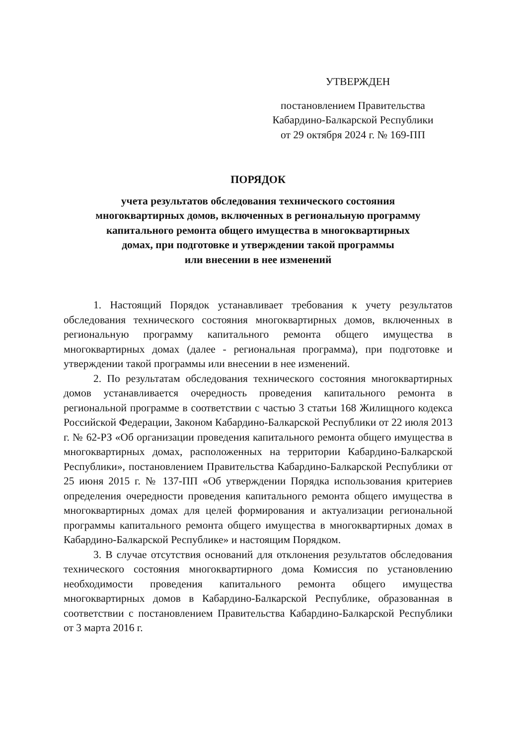УТВЕРЖДЕН
постановлением Правительства
Кабардино-Балкарской Республики
от 29 октября 2024 г. № 169-ПП
ПОРЯДОК
учета результатов обследования технического состояния
многоквартирных домов, включенных в региональную программу
капитального ремонта общего имущества в многоквартирных
домах, при подготовке и утверждении такой программы
или внесении в нее изменений
1. Настоящий Порядок устанавливает требования к учету результатов обследования технического состояния многоквартирных домов, включенных в региональную программу капитального ремонта общего имущества в многоквартирных домах (далее - региональная программа), при подготовке и утверждении такой программы или внесении в нее изменений.
2. По результатам обследования технического состояния многоквартирных домов устанавливается очередность проведения капитального ремонта в региональной программе в соответствии с частью 3 статьи 168 Жилищного кодекса Российской Федерации, Законом Кабардино-Балкарской Республики от 22 июля 2013 г. № 62-РЗ «Об организации проведения капитального ремонта общего имущества в многоквартирных домах, расположенных на территории Кабардино-Балкарской Республики», постановлением Правительства Кабардино-Балкарской Республики от 25 июня 2015 г. № 137-ПП «Об утверждении Порядка использования критериев определения очередности проведения капитального ремонта общего имущества в многоквартирных домах для целей формирования и актуализации региональной программы капитального ремонта общего имущества в многоквартирных домах в Кабардино-Балкарской Республике» и настоящим Порядком.
3. В случае отсутствия оснований для отклонения результатов обследования технического состояния многоквартирного дома Комиссия по установлению необходимости проведения капитального ремонта общего имущества многоквартирных домов в Кабардино-Балкарской Республике, образованная в соответствии с постановлением Правительства Кабардино-Балкарской Республики от 3 марта 2016 г.